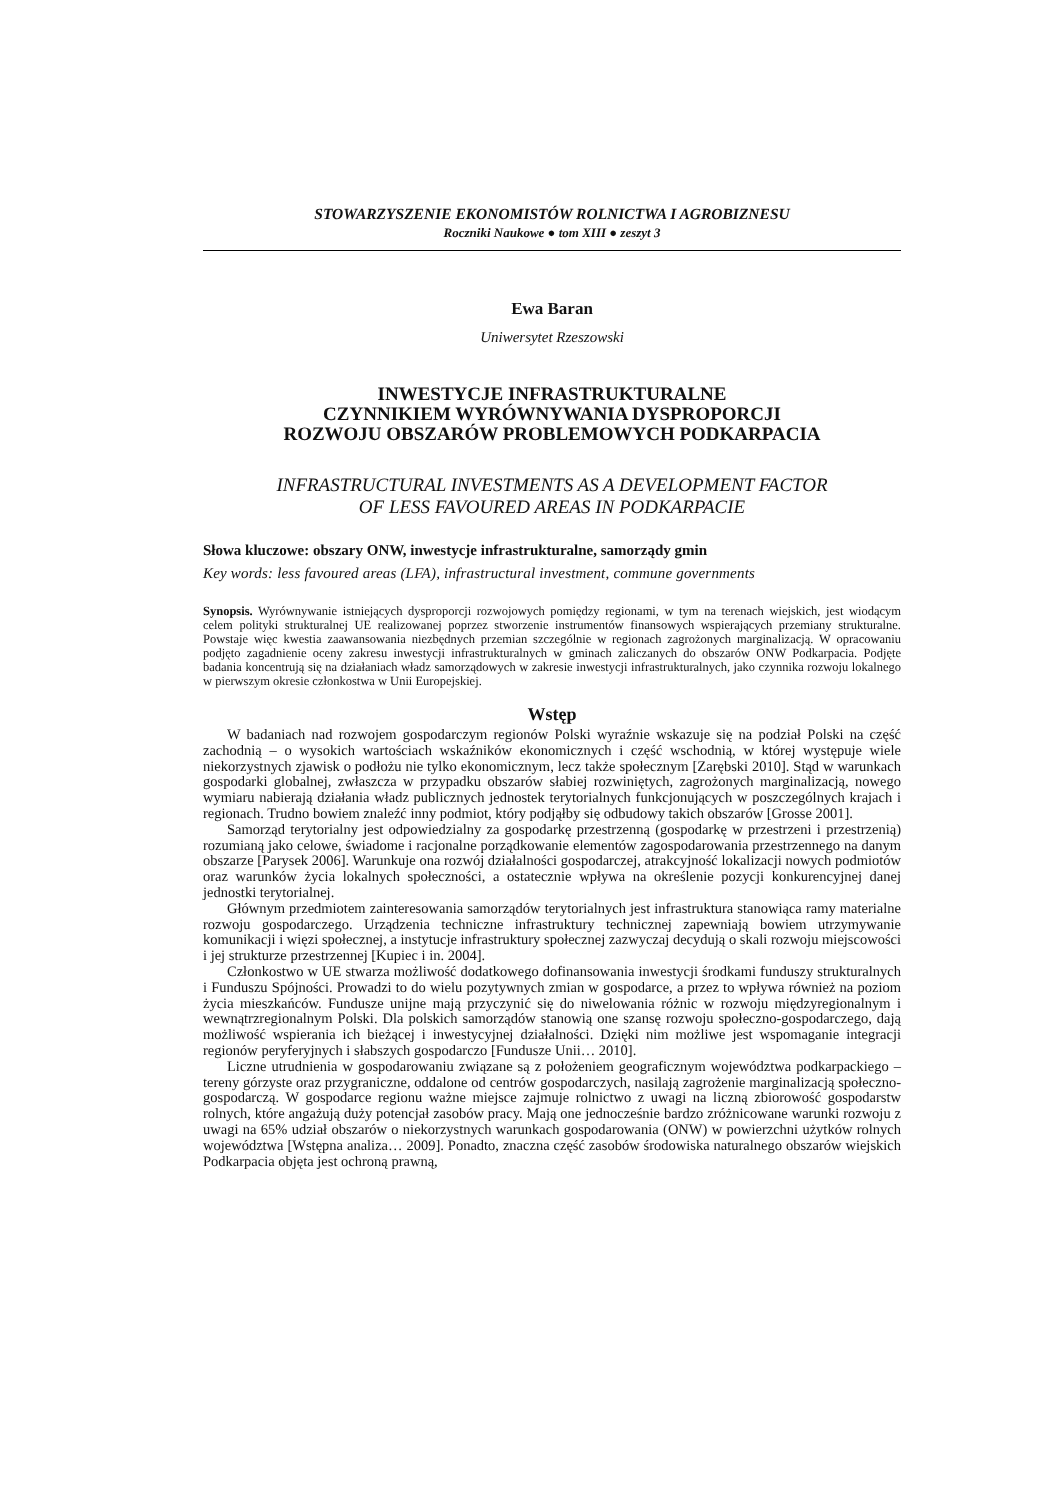STOWARZYSZENIE EKONOMISTÓW ROLNICTWA I AGROBIZNESU
Roczniki Naukowe ● tom XIII ● zeszyt 3
Ewa Baran
Uniwersytet Rzeszowski
INWESTYCJE INFRASTRUKTURALNE
CZYNNIKIEM WYRÓWNYWANIA DYSPROPORCJI
ROZWOJU OBSZARÓW PROBLEMOWYCH PODKARPACIA
INFRASTRUCTURAL INVESTMENTS AS A DEVELOPMENT FACTOR
OF LESS FAVOURED AREAS IN PODKARPACIE
Słowa kluczowe: obszary ONW, inwestycje infrastrukturalne, samorządy gmin
Key words: less favoured areas (LFA), infrastructural investment, commune governments
Synopsis. Wyrównywanie istniejących dysproporcji rozwojowych pomiędzy regionami, w tym na terenach wiejskich, jest wiodącym celem polityki strukturalnej UE realizowanej poprzez stworzenie instrumentów finansowych wspierających przemiany strukturalne. Powstaje więc kwestia zaawansowania niezbędnych przemian szczególnie w regionach zagrożonych marginalizacją. W opracowaniu podjęto zagadnienie oceny zakresu inwestycji infrastrukturalnych w gminach zaliczanych do obszarów ONW Podkarpacia. Podjęte badania koncentrują się na działaniach władz samorządowych w zakresie inwestycji infrastrukturalnych, jako czynnika rozwoju lokalnego w pierwszym okresie członkostwa w Unii Europejskiej.
Wstęp
W badaniach nad rozwojem gospodarczym regionów Polski wyraźnie wskazuje się na podział Polski na część zachodnią – o wysokich wartościach wskaźników ekonomicznych i część wschodnią, w której występuje wiele niekorzystnych zjawisk o podłożu nie tylko ekonomicznym, lecz także społecznym [Zarębski 2010]. Stąd w warunkach gospodarki globalnej, zwłaszcza w przypadku obszarów słabiej rozwiniętych, zagrożonych marginalizacją, nowego wymiaru nabierają działania władz publicznych jednostek terytorialnych funkcjonujących w poszczególnych krajach i regionach. Trudno bowiem znaleźć inny podmiot, który podjąłby się odbudowy takich obszarów [Grosse 2001].
Samorząd terytorialny jest odpowiedzialny za gospodarkę przestrzenną (gospodarkę w przestrzeni i przestrzenią) rozumianą jako celowe, świadome i racjonalne porządkowanie elementów zagospodarowania przestrzennego na danym obszarze [Parysek 2006]. Warunkuje ona rozwój działalności gospodarczej, atrakcyjność lokalizacji nowych podmiotów oraz warunków życia lokalnych społeczności, a ostatecznie wpływa na określenie pozycji konkurencyjnej danej jednostki terytorialnej.
Głównym przedmiotem zainteresowania samorządów terytorialnych jest infrastruktura stanowiąca ramy materialne rozwoju gospodarczego. Urządzenia techniczne infrastruktury technicznej zapewniają bowiem utrzymywanie komunikacji i więzi społecznej, a instytucje infrastruktury społecznej zazwyczaj decydują o skali rozwoju miejscowości i jej strukturze przestrzennej [Kupiec i in. 2004].
Członkostwo w UE stwarza możliwość dodatkowego dofinansowania inwestycji środkami funduszy strukturalnych i Funduszu Spójności. Prowadzi to do wielu pozytywnych zmian w gospodarce, a przez to wpływa również na poziom życia mieszkańców. Fundusze unijne mają przyczynić się do niwelowania różnic w rozwoju międzyregionalnym i wewnątrzregionalnym Polski. Dla polskich samorządów stanowią one szansę rozwoju społeczno-gospodarczego, dają możliwość wspierania ich bieżącej i inwestycyjnej działalności. Dzięki nim możliwe jest wspomaganie integracji regionów peryferyjnych i słabszych gospodarczo [Fundusze Unii… 2010].
Liczne utrudnienia w gospodarowaniu związane są z położeniem geograficznym województwa podkarpackiego – tereny górzyste oraz przygraniczne, oddalone od centrów gospodarczych, nasilają zagrożenie marginalizacją społeczno-gospodarczą. W gospodarce regionu ważne miejsce zajmuje rolnictwo z uwagi na liczną zbiorowość gospodarstw rolnych, które angażują duży potencjał zasobów pracy. Mają one jednocześnie bardzo zróżnicowane warunki rozwoju z uwagi na 65% udział obszarów o niekorzystnych warunkach gospodarowania (ONW) w powierzchni użytków rolnych województwa [Wstępna analiza… 2009]. Ponadto, znaczna część zasobów środowiska naturalnego obszarów wiejskich Podkarpacia objęta jest ochroną prawną,